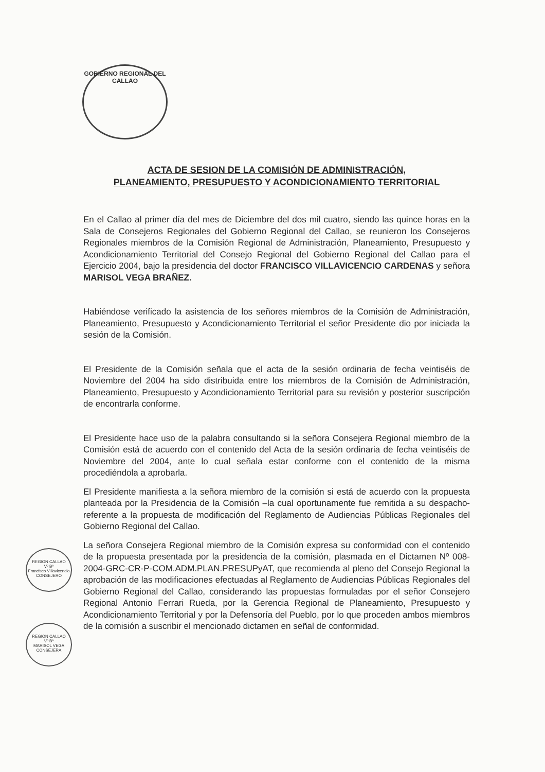GOBIERNO REGIONAL DEL CALLAO
ACTA DE SESION DE LA COMISIÓN DE ADMINISTRACIÓN,
PLANEAMIENTO, PRESUPUESTO Y ACONDICIONAMIENTO TERRITORIAL
En el Callao al primer día del mes de Diciembre del dos mil cuatro, siendo las quince horas en la Sala de Consejeros Regionales del Gobierno Regional del Callao, se reunieron los Consejeros Regionales miembros de la Comisión Regional de Administración, Planeamiento, Presupuesto y Acondicionamiento Territorial del Consejo Regional del Gobierno Regional del Callao para el Ejercicio 2004, bajo la presidencia del doctor FRANCISCO VILLAVICENCIO CARDENAS y señora MARISOL VEGA BRAÑEZ.
Habiéndose verificado la asistencia de los señores miembros de la Comisión de Administración, Planeamiento, Presupuesto y Acondicionamiento Territorial el señor Presidente dio por iniciada la sesión de la Comisión.
El Presidente de la Comisión señala que el acta de la sesión ordinaria de fecha veintiséis de Noviembre del 2004 ha sido distribuida entre los miembros de la Comisión de Administración, Planeamiento, Presupuesto y Acondicionamiento Territorial para su revisión y posterior suscripción de encontrarla conforme.
El Presidente hace uso de la palabra consultando si la señora Consejera Regional miembro de la Comisión está de acuerdo con el contenido del Acta de la sesión ordinaria de fecha veintiséis de Noviembre del 2004, ante lo cual señala estar conforme con el contenido de la misma procediéndola a aprobarla.
El Presidente manifiesta a la señora miembro de la comisión si está de acuerdo con la propuesta planteada por la Presidencia de la Comisión –la cual oportunamente fue remitida a su despacho- referente a la propuesta de modificación del Reglamento de Audiencias Públicas Regionales del Gobierno Regional del Callao.
La señora Consejera Regional miembro de la Comisión expresa su conformidad con el contenido de la propuesta presentada por la presidencia de la comisión, plasmada en el Dictamen Nº 008-2004-GRC-CR-P-COM.ADM.PLAN.PRESUPyAT, que recomienda al pleno del Consejo Regional la aprobación de las modificaciones efectuadas al Reglamento de Audiencias Públicas Regionales del Gobierno Regional del Callao, considerando las propuestas formuladas por el señor Consejero Regional Antonio Ferrari Rueda, por la Gerencia Regional de Planeamiento, Presupuesto y Acondicionamiento Territorial y por la Defensoría del Pueblo, por lo que proceden ambos miembros de la comisión a suscribir el mencionado dictamen en señal de conformidad.
REGION CALLAO
Vº Bº
Francisco Villavicencio CONSEJERO
REGION CALLAO
Vº Bº
MARISOL VEGA CONSEJERA